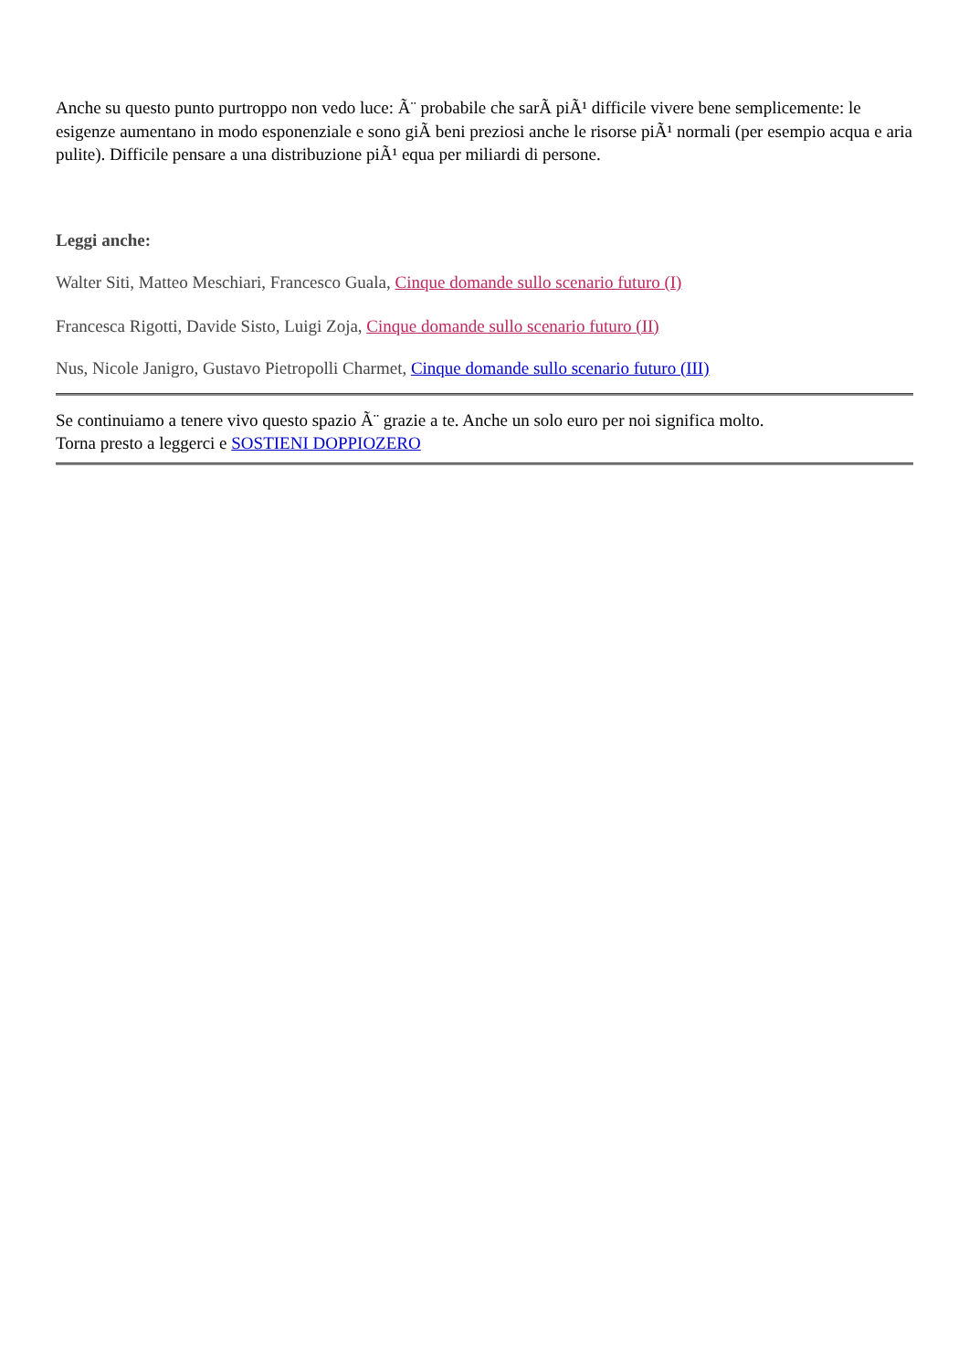Anche su questo punto purtroppo non vedo luce: Ã¨ probabile che sarÃ piÃ¹ difficile vivere bene semplicemente: le esigenze aumentano in modo esponenziale e sono giÃ beni preziosi anche le risorse piÃ¹ normali (per esempio acqua e aria pulite). Difficile pensare a una distribuzione piÃ¹ equa per miliardi di persone.
Leggi anche:
Walter Siti, Matteo Meschiari, Francesco Guala, Cinque domande sullo scenario futuro (I)
Francesca Rigotti, Davide Sisto, Luigi Zoja, Cinque domande sullo scenario futuro (II)
Nus, Nicole Janigro, Gustavo Pietropolli Charmet, Cinque domande sullo scenario futuro (III)
Se continuiamo a tenere vivo questo spazio Ã¨ grazie a te. Anche un solo euro per noi significa molto.
Torna presto a leggerci e SOSTIENI DOPPIOZERO